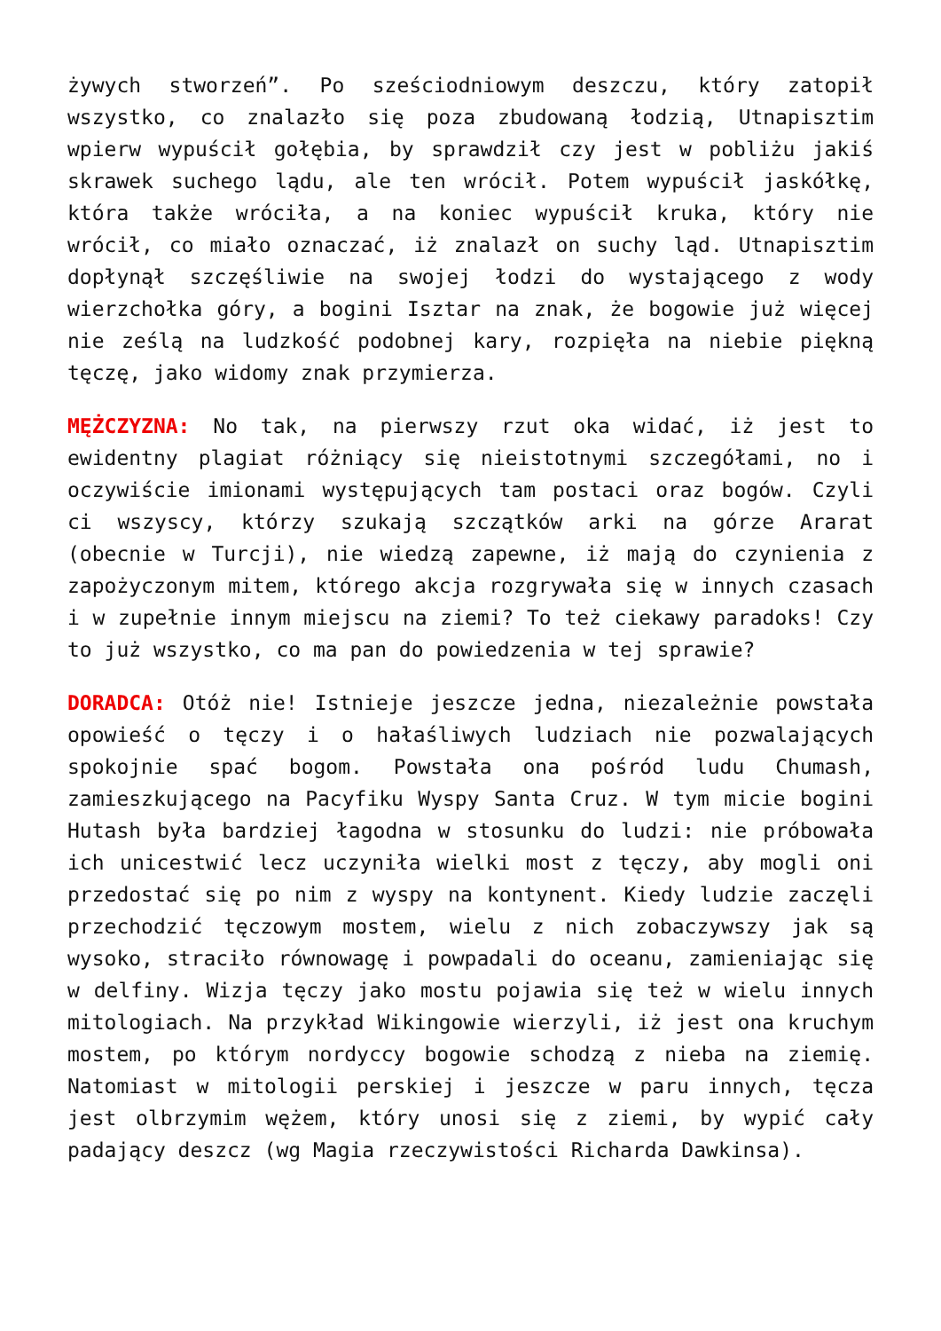żywych stworzeń”. Po sześciodniowym deszczu, który zatopił wszystko, co znalazło się poza zbudowaną łodzią, Utnapisztim wpierw wypuścił gołębia, by sprawdził czy jest w pobliżu jakiś skrawek suchego lądu, ale ten wrócił. Potem wypuścił jaskółkę, która także wróciła, a na koniec wypuścił kruka, który nie wrócił, co miało oznaczać, iż znalazł on suchy ląd. Utnapisztim dopłynął szczęśliwie na swojej łodzi do wystającego z wody wierzchołka góry, a bogini Isztar na znak, że bogowie już więcej nie ześlą na ludzkość podobnej kary, rozpięła na niebie piękną tęczę, jako widomy znak przymierza.
MĘŻCZYZNA: No tak, na pierwszy rzut oka widać, iż jest to ewidentny plagiat różniący się nieistotnymi szczegółami, no i oczywiście imionami występujących tam postaci oraz bogów. Czyli ci wszyscy, którzy szukają szczątków arki na górze Ararat (obecnie w Turcji), nie wiedzą zapewne, iż mają do czynienia z zapożyczonym mitem, którego akcja rozgrywała się w innych czasach i w zupełnie innym miejscu na ziemi? To też ciekawy paradoks! Czy to już wszystko, co ma pan do powiedzenia w tej sprawie?
DORADCA: Otóż nie! Istnieje jeszcze jedna, niezależnie powstała opowieść o tęczy i o hałaśliwych ludziach nie pozwalających spokojnie spać bogom. Powstała ona pośród ludu Chumash, zamieszkującego na Pacyfiku Wyspy Santa Cruz. W tym micie bogini Hutash była bardziej łagodna w stosunku do ludzi: nie próbowała ich unicestwić lecz uczyniła wielki most z tęczy, aby mogli oni przedostać się po nim z wyspy na kontynent. Kiedy ludzie zaczęli przechodzić tęczowym mostem, wielu z nich zobaczywszy jak są wysoko, straciło równowagę i powpadali do oceanu, zamieniając się w delfiny. Wizja tęczy jako mostu pojawia się też w wielu innych mitologiach. Na przykład Wikingowie wierzyli, iż jest ona kruchym mostem, po którym nordyccy bogowie schodzą z nieba na ziemię. Natomiast w mitologii perskiej i jeszcze w paru innych, tęcza jest olbrzymim wężem, który unosi się z ziemi, by wypić cały padający deszcz (wg Magia rzeczywistości Richarda Dawkinsa).